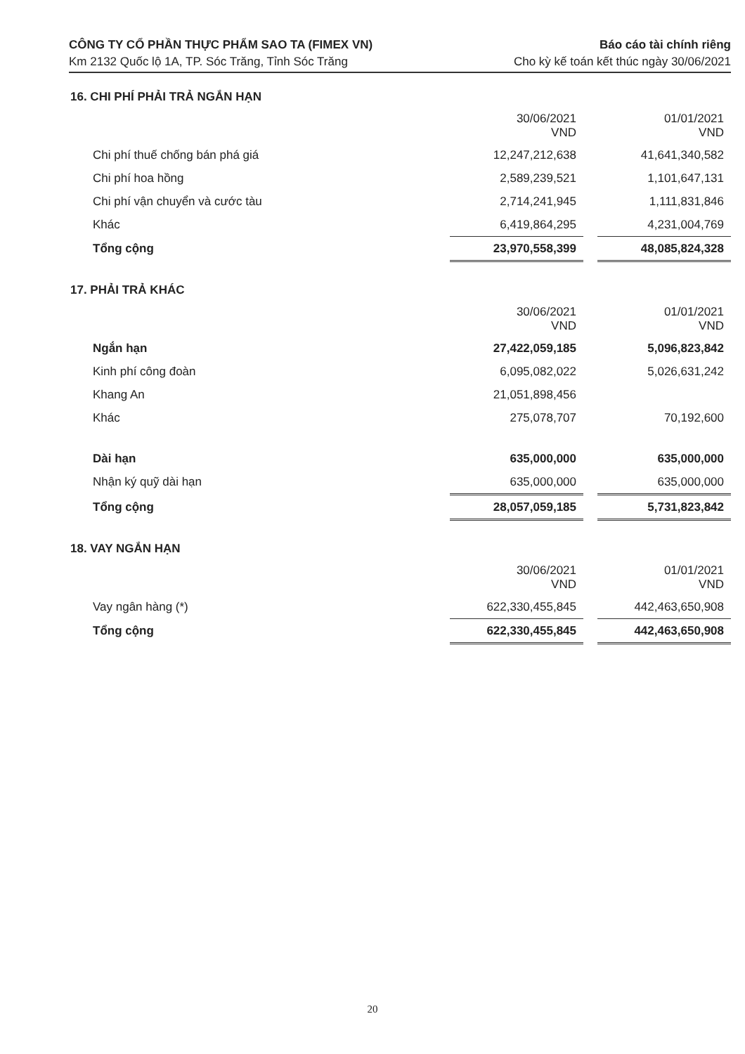CÔNG TY CỔ PHẦN THỰC PHẨM SAO TA (FIMEX VN)
Km 2132 Quốc lộ 1A, TP. Sóc Trăng, Tỉnh Sóc Trăng
Báo cáo tài chính riêng
Cho kỳ kế toán kết thúc ngày 30/06/2021
16. CHI PHÍ PHẢI TRẢ NGẮN HẠN
| | 30/06/2021 VND | | 01/01/2021 VND |
| Chi phí thuế chống bán phá giá | 12,247,212,638 | | 41,641,340,582 |
| Chi phí hoa hồng | 2,589,239,521 | | 1,101,647,131 |
| Chi phí vận chuyển và cước tàu | 2,714,241,945 | | 1,111,831,846 |
| Khác | 6,419,864,295 | | 4,231,004,769 |
| Tổng cộng | 23,970,558,399 | | 48,085,824,328 |
17. PHẢI TRẢ KHÁC
| | 30/06/2021 VND | | 01/01/2021 VND |
| Ngắn hạn | 27,422,059,185 | | 5,096,823,842 |
| Kinh phí công đoàn | 6,095,082,022 | | 5,026,631,242 |
| Khang An | 21,051,898,456 | | |
| Khác | 275,078,707 | | 70,192,600 |
| Dài hạn | 635,000,000 | | 635,000,000 |
| Nhận ký quỹ dài hạn | 635,000,000 | | 635,000,000 |
| Tổng cộng | 28,057,059,185 | | 5,731,823,842 |
18. VAY NGẮN HẠN
| | 30/06/2021 VND | | 01/01/2021 VND |
| Vay ngân hàng (*) | 622,330,455,845 | | 442,463,650,908 |
| Tổng cộng | 622,330,455,845 | | 442,463,650,908 |
20